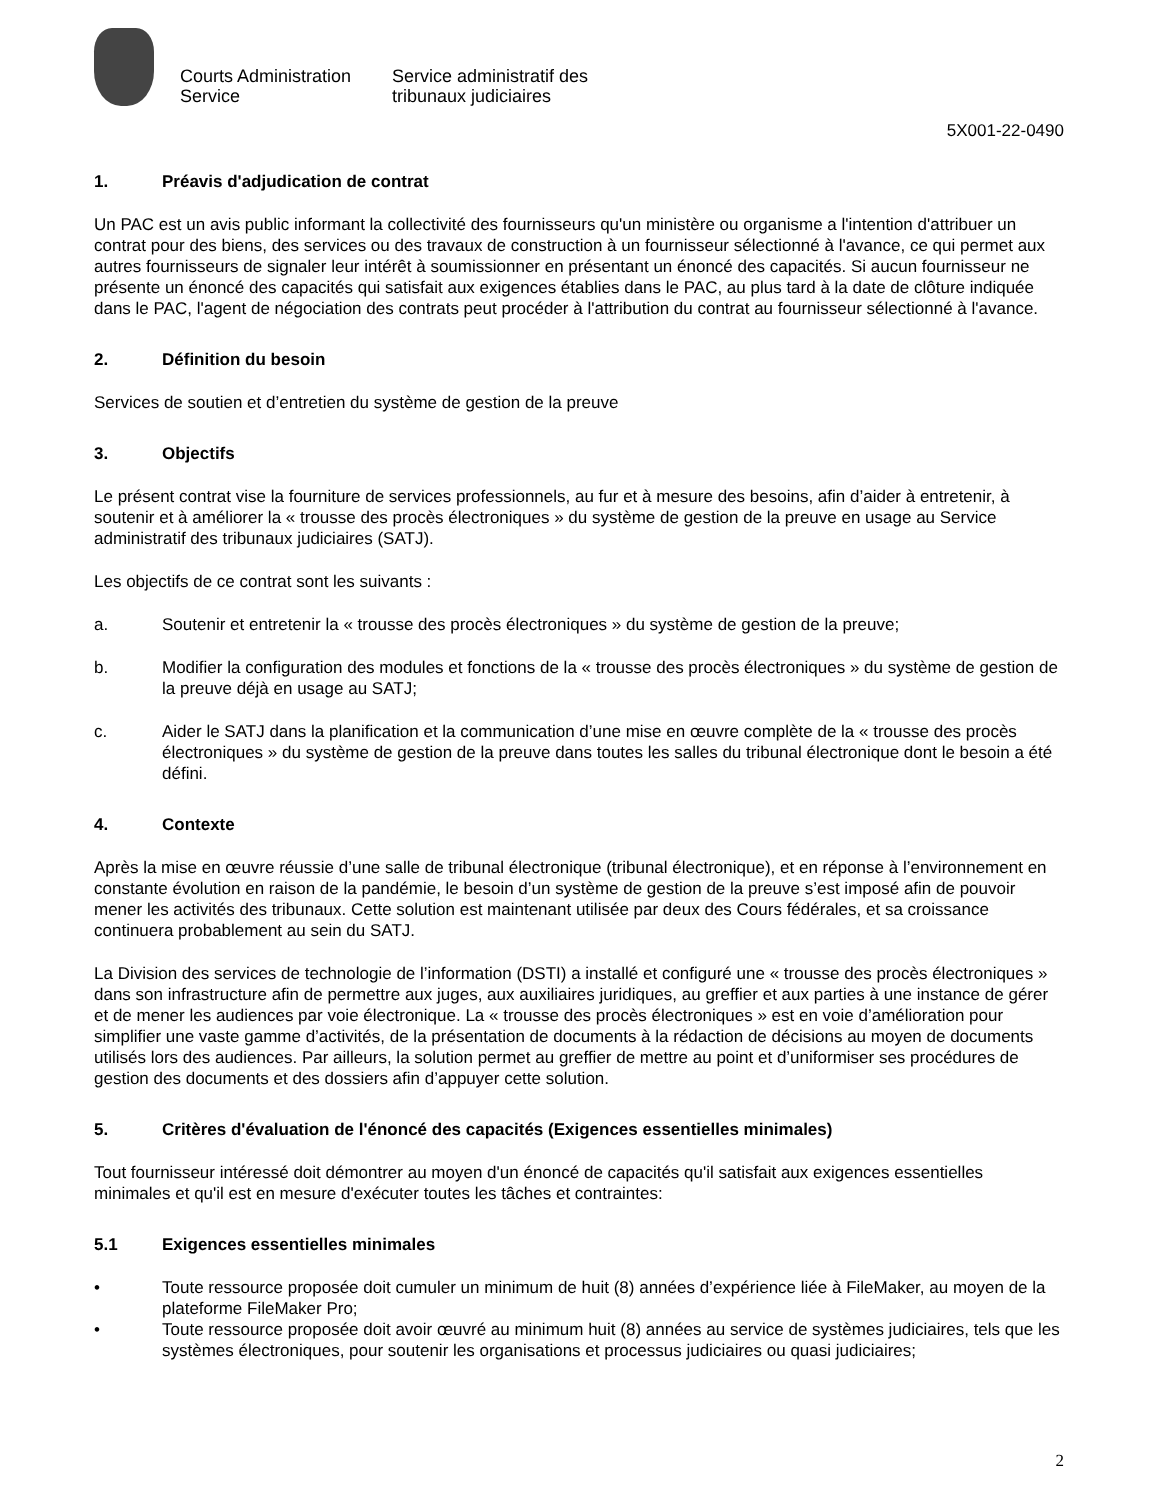Courts Administration Service
Service administratif des tribunaux judiciaires
5X001-22-0490
1. Préavis d'adjudication de contrat
Un PAC est un avis public informant la collectivité des fournisseurs qu'un ministère ou organisme a l'intention d'attribuer un contrat pour des biens, des services ou des travaux de construction à un fournisseur sélectionné à l'avance, ce qui permet aux autres fournisseurs de signaler leur intérêt à soumissionner en présentant un énoncé des capacités. Si aucun fournisseur ne présente un énoncé des capacités qui satisfait aux exigences établies dans le PAC, au plus tard à la date de clôture indiquée dans le PAC, l'agent de négociation des contrats peut procéder à l'attribution du contrat au fournisseur sélectionné à l'avance.
2. Définition du besoin
Services de soutien et d’entretien du système de gestion de la preuve
3. Objectifs
Le présent contrat vise la fourniture de services professionnels, au fur et à mesure des besoins, afin d’aider à entretenir, à soutenir et à améliorer la « trousse des procès électroniques » du système de gestion de la preuve en usage au Service administratif des tribunaux judiciaires (SATJ).
Les objectifs de ce contrat sont les suivants :
a. Soutenir et entretenir la « trousse des procès électroniques » du système de gestion de la preuve;
b. Modifier la configuration des modules et fonctions de la « trousse des procès électroniques » du système de gestion de la preuve déjà en usage au SATJ;
c. Aider le SATJ dans la planification et la communication d’une mise en œuvre complète de la « trousse des procès électroniques » du système de gestion de la preuve dans toutes les salles du tribunal électronique dont le besoin a été défini.
4. Contexte
Après la mise en œuvre réussie d’une salle de tribunal électronique (tribunal électronique), et en réponse à l’environnement en constante évolution en raison de la pandémie, le besoin d’un système de gestion de la preuve s’est imposé afin de pouvoir mener les activités des tribunaux. Cette solution est maintenant utilisée par deux des Cours fédérales, et sa croissance continuera probablement au sein du SATJ.
La Division des services de technologie de l’information (DSTI) a installé et configuré une « trousse des procès électroniques » dans son infrastructure afin de permettre aux juges, aux auxiliaires juridiques, au greffier et aux parties à une instance de gérer et de mener les audiences par voie électronique. La « trousse des procès électroniques » est en voie d’amélioration pour simplifier une vaste gamme d’activités, de la présentation de documents à la rédaction de décisions au moyen de documents utilisés lors des audiences. Par ailleurs, la solution permet au greffier de mettre au point et d’uniformiser ses procédures de gestion des documents et des dossiers afin d’appuyer cette solution.
5. Critères d'évaluation de l'énoncé des capacités (Exigences essentielles minimales)
Tout fournisseur intéressé doit démontrer au moyen d'un énoncé de capacités qu'il satisfait aux exigences essentielles minimales et qu'il est en mesure d'exécuter toutes les tâches et contraintes:
5.1 Exigences essentielles minimales
• Toute ressource proposée doit cumuler un minimum de huit (8) années d’expérience liée à FileMaker, au moyen de la plateforme FileMaker Pro;
• Toute ressource proposée doit avoir œuvré au minimum huit (8) années au service de systèmes judiciaires, tels que les systèmes électroniques, pour soutenir les organisations et processus judiciaires ou quasi judiciaires;
2